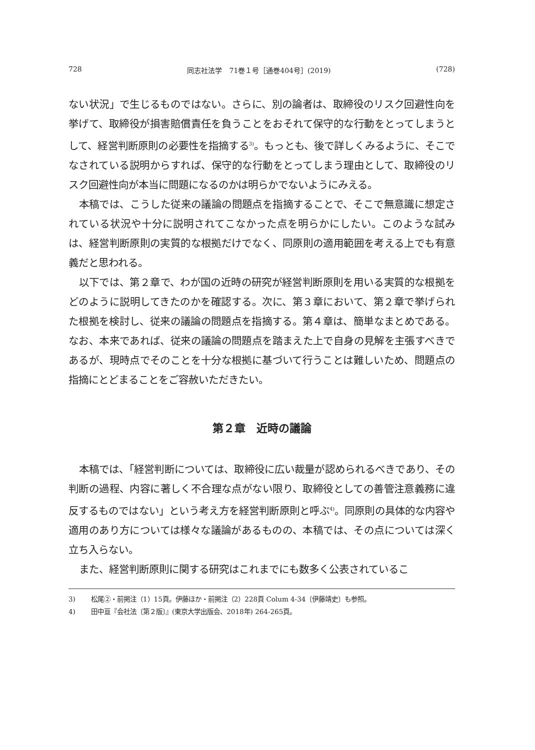728 同志社法学　71巻１号［通巻404号］(2019) (728)
ない状況」で生じるものではない。さらに、別の論者は、取締役のリスク回避性向を挙げて、取締役が損害賠償責任を負うことをおそれて保守的な行動をとってしまうとして、経営判断原則の必要性を指摘する<sup>3)</sup>。もっとも、後で詳しくみるように、そこでなされている説明からすれば、保守的な行動をとってしまう理由として、取締役のリスク回避性向が本当に問題になるのかは明らかでないようにみえる。
本稿では、こうした従来の議論の問題点を指摘することで、そこで無意識に想定されている状況や十分に説明されてこなかった点を明らかにしたい。このような試みは、経営判断原則の実質的な根拠だけでなく、同原則の適用範囲を考える上でも有意義だと思われる。
以下では、第２章で、わが国の近時の研究が経営判断原則を用いる実質的な根拠をどのように説明してきたのかを確認する。次に、第３章において、第２章で挙げられた根拠を検討し、従来の議論の問題点を指摘する。第４章は、簡単なまとめである。なお、本来であれば、従来の議論の問題点を踏まえた上で自身の見解を主張すべきであるが、現時点でそのことを十分な根拠に基づいて行うことは難しいため、問題点の指摘にとどまることをご容赦いただきたい。
第２章　近時の議論
本稿では、「経営判断については、取締役に広い裁量が認められるべきであり、その判断の過程、内容に著しく不合理な点がない限り、取締役としての善管注意義務に違反するものではない」という考え方を経営判断原則と呼ぶ<sup>4)</sup>。同原則の具体的な内容や適用のあり方については様々な議論があるものの、本稿では、その点については深く立ち入らない。
また、経営判断原則に関する研究はこれまでにも数多く公表されているこ
3) 松尾②・前掲注（1）15頁。伊藤ほか・前掲注（2）228頁 Colum 4-34〔伊藤靖史〕も参照。
4) 田中亘『会社法〔第２版〕』(東京大学出版会、2018年) 264-265頁。